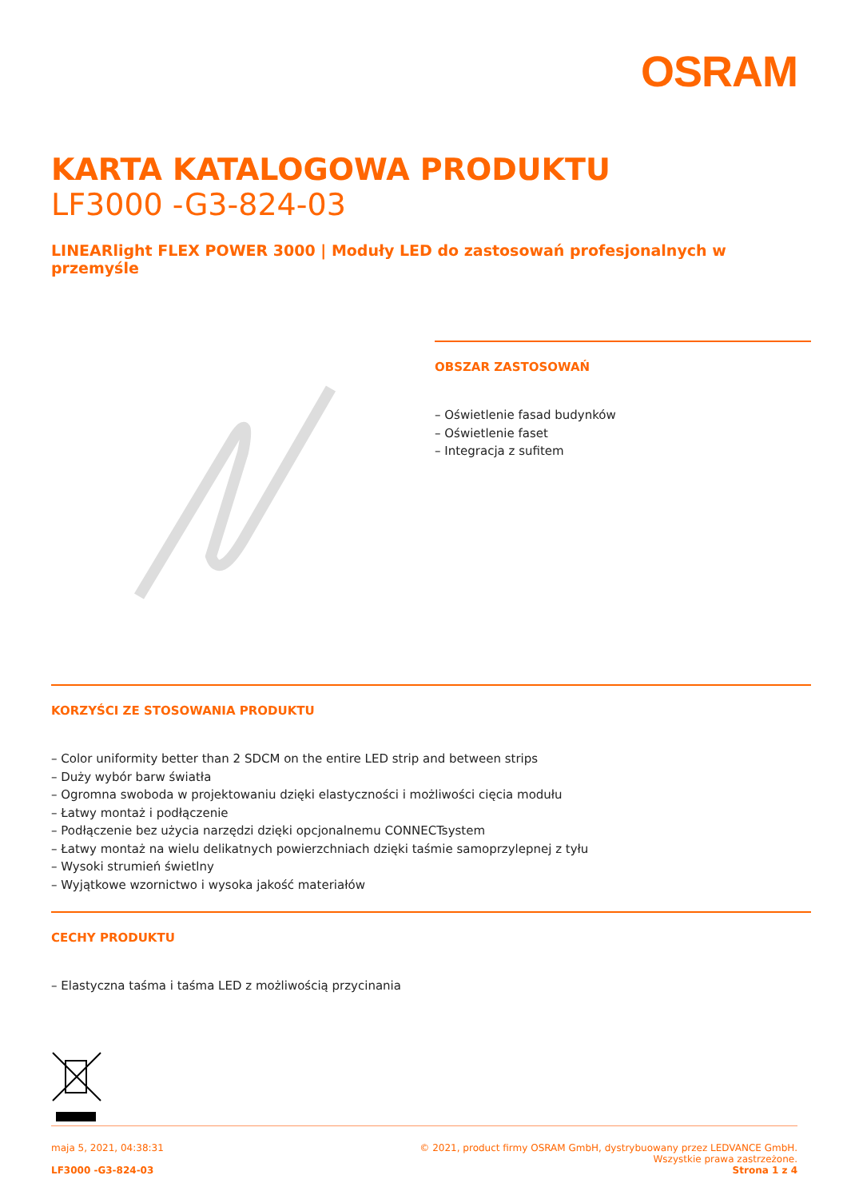OSRAM
KARTA KATALOGOWA PRODUKTU
LF3000 -G3-824-03
LINEARlight FLEX POWER 3000 | Moduły LED do zastosowań profesjonalnych w przemyśle
OBSZAR ZASTOSOWAŃ
– Oświetlenie fasad budynków
– Oświetlenie faset
– Integracja z sufitem
KORZYŚCI ZE STOSOWANIA PRODUKTU
– Color uniformity better than 2 SDCM on the entire LED strip and between strips
– Duży wybór barw światła
– Ogromna swoboda w projektowaniu dzięki elastyczności i możliwości cięcia modułu
– Łatwy montaż i podłączenie
– Podłączenie bez użycia narzędzi dzięki opcjonalnemu CONNECTsystem
– Łatwy montaż na wielu delikatnych powierzchniach dzięki taśmie samoprzylepnej z tyłu
– Wysoki strumień świetlny
– Wyjątkowe wzornictwo i wysoka jakość materiałów
CECHY PRODUKTU
– Elastyczna taśma i taśma LED z możliwością przycinania
maja 5, 2021, 04:38:31 © 2021, product firmy OSRAM GmbH, dystrybuowany przez LEDVANCE GmbH.
Wszystkie prawa zastrzeżone.
LF3000 -G3-824-03 Strona 1 z 4